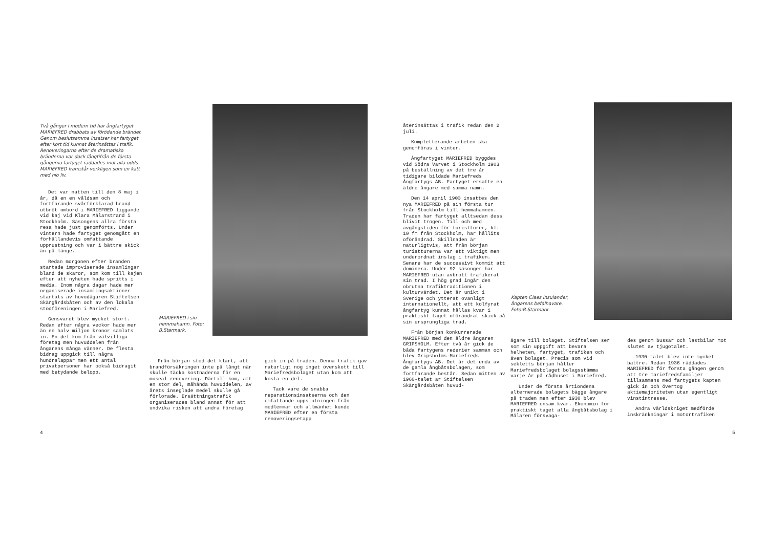Två gånger i modern tid har ångfartyget MARIEFRED drabbats av förödande bränder. Genom beslutsamma insatser har fartyget efter kort tid kunnat återinsättas i trafik. Renoveringarna efter de dramatiska bränderna var dock långtifrån de första gångerna fartyget räddades mot alla odds. MARIEFRED framstår verkligen som en katt med nio liv.
Det var natten till den 8 maj i år, då en en våldsam och fortfarande svårförklarad brand utbröt ombord i MARIEFRED liggande vid kaj vid Klara Mälarstrand i Stockholm. Säsongens allra första resa hade just genomförts. Under vintern hade fartyget genomgått en förhållandevis omfattande upprustning och var i bättre skick än på länge.
Redan morgonen efter branden startade improviserade insamlingar bland de skaror, som kom till kajen efter att nyheten hade spritts i media. Inom några dagar hade mer organiserade insamlingsaktioner startats av huvudägaren Stiftelsen Skärgårdsbåten och av den lokala stödföreningen i Mariefred.
Gensvaret blev mycket stort. Redan efter några veckor hade mer än en halv miljon kronor samlats in. En del kom från välvilliga företag men huvuddelen från ångarens många vänner. De flesta bidrag uppgick till några hundralappar men ett antal privatpersoner har också bidragit med betydande belopp.
MARIEFRED i sin hemmahamn. Foto: B.Starmark.
Från början stod det klart, att brandförsäkringen inte på långt när skulle täcka kostnaderna för en museal renovering. Därtill kom, att en stor del, måhända huvuddelen, av årets inseglade medel skulle gå förlorade. Ersättningstrafik organiserades bland annat för att undvika risken att andra företag
gick in på traden. Denna trafik gav naturligt nog inget överskott till Mariefredsbolaget utan kom att kosta en del.
Tack vare de snabba reparationsinsatserna och den omfattande uppslutningen från medlemmar och allmänhet kunde MARIEFRED efter en första renoveringsetapp
4
återinsättas i trafik redan den 2 juli.
Kompletterande arbeten ska genomföras i vinter.
Ångfartyget MARIEFRED byggdes vid Södra Varvet i Stockholm 1903 på beställning av det tre år tidigare bildade Mariefreds Ångfartygs AB. Fartyget ersatte en äldre ångare med samma namn.
Den 14 april 1903 insattes den nya MARIEFRED på sin första tur från Stockholm till hemmahamnen. Traden har fartyget alltsedan dess blivit trogen. Till och med avgångstiden för turistturer, kl. 10 fm från Stockholm, har hållits oförändrad. Skillnaden är naturligtvis, att från början turistturerna var ett viktigt men underordnat inslag i trafiken. Senare har de successivt kommit att dominera. Under 92 säsonger har MARIEFRED utan avbrott trafikerat sin trad. I hög grad ingår den obrutna trafiktraditionen i kulturvärdet. Det är unikt i Sverige och ytterst ovanligt internationellt, att ett kolfyrat ångfartyg kunnat hållas kvar i praktiskt taget oförändrat skick på sin ursprungliga trad.
Från början konkurrerade MARIEFRED med den äldre ångaren GRIPSHOLM. Efter två år gick de båda fartygens rederier samman och blev Gripsholms-Mariefreds Ångfartygs AB. Det är det enda av de gamla ångbåtsbolagen, som fortfarande består. Sedan mitten av 1960-talet är Stiftelsen Skärgårdsbåten huvud-
Kapten Claes Insulander, ångarens befälhavare. Foto:B.Starmark.
ägare till bolaget. Stiftelsen ser som sin uppgift att bevara helheten, fartyget, trafiken och även bolaget. Precis som vid sekletts början håller Mariefredsbolaget bolagsstämma varje år på rådhuset i Mariefred.
Under de första årtiondena alternerade bolagets bägge ångare på traden men efter 1930 blev MARIEFRED ensam kvar. Ekonomin för praktiskt taget alla ångbåtsbolag i Mälaren försvaga-
des genom bussar och lastbilar mot slutet av tjugotalet.
1930-talet blev inte mycket bättre. Redan 1936 räddades MARIEFRED för första gången genom att tre mariefredsfamiljer tillsammans med fartygets kapten gick in och övertog aktiemajoriteten utan egentligt vinstintresse.
Andra världskriget medförde inskränkningar i motortrafiken
5